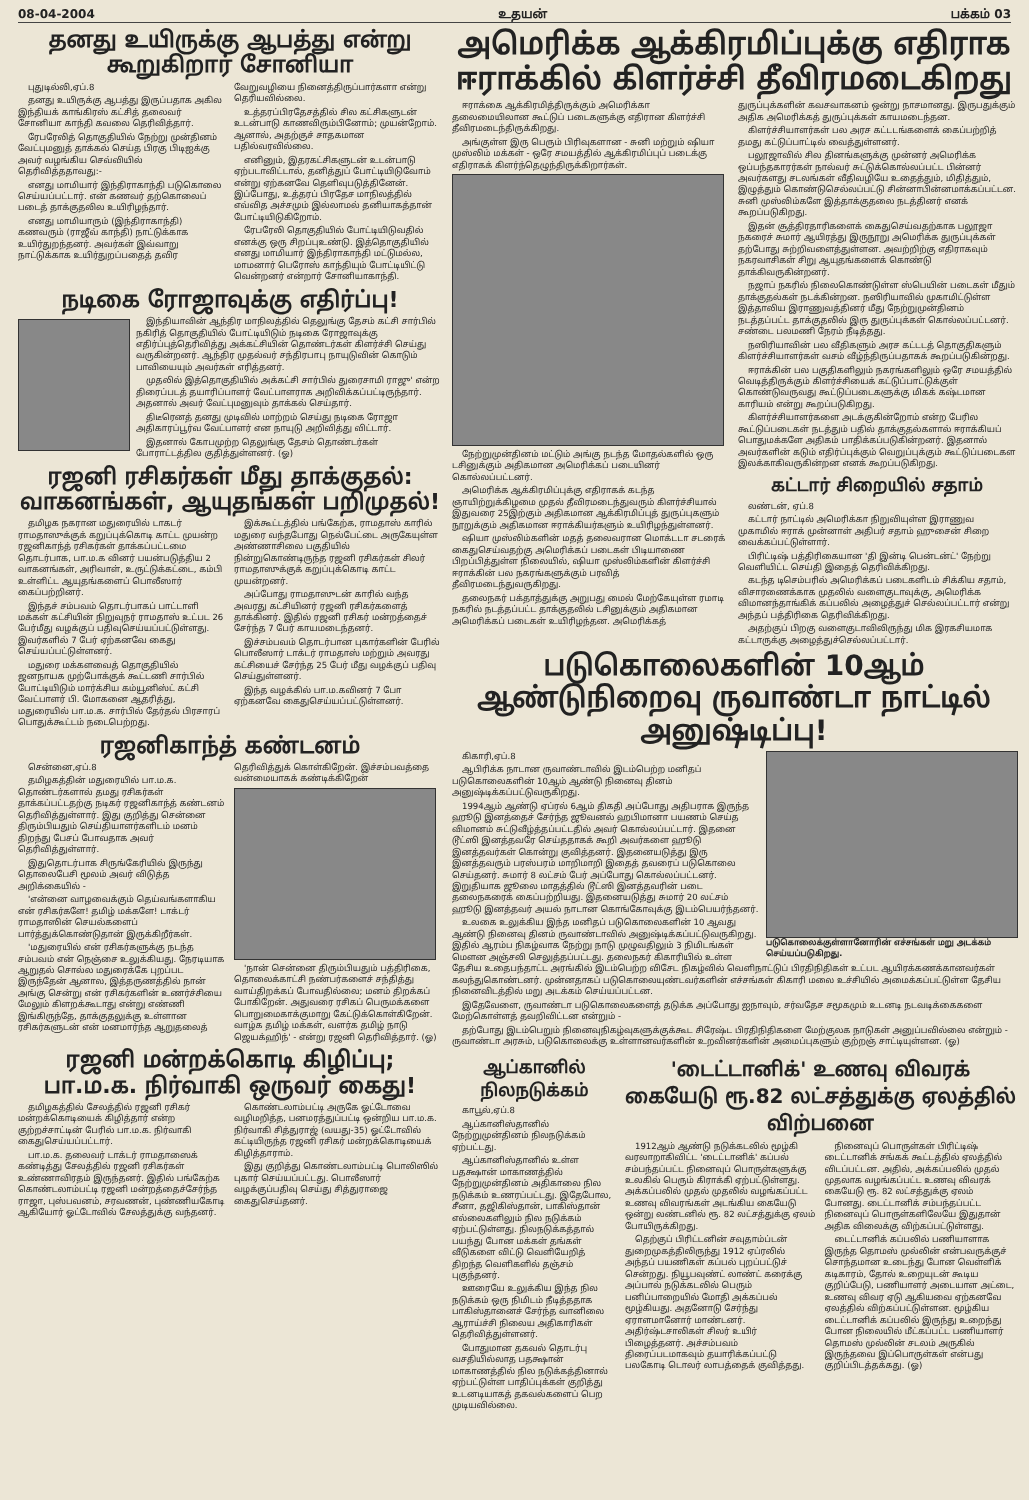08-04-2004 உதயன் பக்கம் 03
தனது உயிருக்கு ஆபத்து என்று கூறுகிறார் சோனியா
புதுடில்லி,ஏப்.8
தனது உயிருக்கு ஆபத்து இருப்பதாக அகில இந்தியக் காங்கிரஸ் கட்சித் தலைவர் சோனியா காந்தி கவலை தெரிவித்தார்.
ரேபரேலித் தொகுதியில் நேற்று முன்தினம் வேட்புமனுத் தாக்கல் செய்த பிரகு பிடிஐக்கு அவர் வழங்கிய செவ்வியில் தெரிவித்ததாவது:-
எனது மாமியார் இந்திராகாந்தி படுகொலை செய்யப்பட்டார். என் கணவர் தற்கொலைப் படைத் தாக்குதலில உயிரிழந்தார்.
எனது மாமியாரும் (இந்திராகாந்தி) கணவரும் (ராஜீவ் காந்தி) நாட்டுக்காக உயிர்துறந்தனர். அவர்கள் இவ்வாறு நாட்டுக்காக உயிர்துறப்பதைத் தவிர வேறுவழியை நினைத்திருப்பார்களா என்று தெரியவில்லை.
உத்தரப்பிரதேசத்தில் சில கட்சிகளுடன் உடன்பாடு காணவிரும்பினோம்; முயன்றோம். ஆனால், அதற்குச் சாதகமான பதில்வரவில்லை.
எனினும், இதரகட்சிகளுடன் உடன்பாடு ஏற்படாவிட்டால், தனித்துப் போட்டியிடுவோம் என்று ஏற்கனவே தெளிவுபடுத்தினேன். இப்போது, உத்தரப் பிரதேச மாநிலத்தில் எவ்வித அச்சமும் இல்லாமல் தனியாகத்தான் போட்டியிடுகிறோம்.
ரேபரேலி தொகுதியில் போட்டியிடுவதில் எனக்கு ஒரு சிறப்புஉண்டு. இத்தொகுதியில் எனது மாமியார் இந்திராகாந்தி மட்டுமல்ல, மாமனார் பெரோஸ் காந்தியும் போட்டியிட்டு வென்றனர் என்றார் சோனியாகாந்தி.
நடிகை ரோஜாவுக்கு எதிர்ப்பு!
இந்தியாவின் ஆந்திர மாநிலத்தில் தெலுங்கு தேசம் கட்சி சார்பில் நகிரித் தொகுதியில் போட்டியிடும் நடிகை ரோஜாவுக்கு எதிர்ப்புத்தெரிவித்து அக்கட்சியின் தொண்டர்கள் கிளர்ச்சி செய்து வருகின்றனர். ஆந்திர முதல்வர் சந்திரபாபு நாயுடுவின் கொடும் பாவியையும் அவர்கள் எரித்தனர்.
முதலில் இத்தொகுதியில் அக்கட்சி சார்பில் துரைசாமி ராஜு' என்ற திரைப்படத் தயாரிப்பாளர் வேட்பாளராக அறிவிக்கப்பட்டிருந்தார். அதனால் அவர் வேட்புமனுவும் தாக்கல் செய்தார்.
திடீரெனத் தனது முடிவில் மாற்றம் செய்து நடிகை ரோஜா அதிகாரப்பூர்வ வேட்பாளர் என நாயுடு அறிவித்து விட்டார்.
இதனால் கோபமுற்ற தெலுங்கு தேசம் தொண்டர்கள் போராட்டத்தில குதித்துள்ளனர். (ஓ)
ரஜனி ரசிகர்கள் மீது தாக்குதல்: வாகனங்கள், ஆயுதங்கள் பறிமுதல்!
தமிழக நகரான மதுரையில் டாகடர் ராமதாஸுக்குக் கறுப்புக்கொடி காட்ட முயன்ற ரஜனிகாந்த் ரசிகர்கள் தாக்கப்பட்டமை தொடர்பாக, பா.ம.க வினர் பயன்படுத்திய 2 வாகனங்கள், அரிவாள், உருட்டுக்கட்டை, கம்பி உள்ளிட்ட ஆயுதங்களைப் பொலீஸார் கைப்பற்றினர்.
இந்தச் சம்பவம் தொடர்பாகப் பாட்டாளி மக்கள் கட்சியின் நிறுவுநர் ராமதாஸ் உட்பட 26 பேர்மீது வழக்குப் பதிவுசெய்யப்பட்டுள்ளது. இவர்களில் 7 பேர் ஏற்கனவே கைது செய்யப்பட்டுள்ளனர்.
மதுரை மக்களவைத் தொகுதியில் ஜனநாயக முற்போக்குக் கூட்டணி சார்பில் போட்டியிடும் மார்க்சிய கம்யூனிஸ்ட் கட்சி வேட்பாளர் பி. மோகனை ஆதரித்து, மதுரையில் பா.ம.க. சார்பில் தேர்தல் பிரசாரப் பொதுக்கூட்டம் நடைபெற்றது.
இக்கூட்டத்தில் பங்கேற்க, ராமதாஸ் காரில் மதுரை வந்தபோது நெல்பேட்டை அருகேயுள்ள அண்ணாசிலை பகுதியில் நின்றுகொண்டிருந்த ரஜனி ரசிகர்கள் சிலர் ராமதாஸுக்குக் கறுப்புக்கொடி காட்ட முயன்றனர்.
அப்போது ராமதாஸுடன் காரில் வந்த அவரது கட்சியினர் ரஜனி ரசிகர்களைத் தாக்கினர். இதில் ரஜனி ரசிகர் மன்றத்தைச் சேர்ந்த 7 பேர் காயமடைந்தனர்.
இச்சம்பவம் தொடர்பான புகார்களின் பேரில் பொலீஸார் டாக்டர் ராமதாஸ் மற்றும் அவரது கட்சியைச் சேர்ந்த 25 பேர் மீது வழக்குப் பதிவு செய்துள்ளனர்.
இந்த வழக்கில் பா.ம.கவினர் 7 போ ஏற்கனவே கைதுசெய்யப்பட்டுள்ளனர்.
ரஜனிகாந்த் கண்டனம்
சென்னை,ஏப்.8
தமிழகத்தின் மதுரையில் பா.ம.க. தொண்டர்களால் தமது ரசிகர்கள் தாக்கப்பட்டதற்கு நடிகர் ரஜனிகாந்த் கண்டனம் தெரிவித்துள்ளார். இது குறித்து சென்னை திரும்பியதும் செய்தியாளர்களிடம் மனம் திறந்து பேசப் போவதாக அவர் தெரிவித்துள்ளார்.
இதுதொடர்பாக சிருங்கேரியில் இருந்து தொலைபேசி மூலம் அவர் விடுத்த அறிக்கையில் -
'என்னை வாழவைக்கும் தெய்வங்களாகிய என் ரசிகர்களே! தமிழ் மக்களே! டாக்டர் ராமதாஸின் செயல்களைப் பார்த்துக்கொண்டுதான் இருக்கிறீர்கள்.
'மதுரையில் என் ரசிகர்களுக்கு நடந்த சம்பவம் என் நெஞ்சை உலுக்கியது. நேரடியாக ஆறுதல் சொல்ல மதுரைக்கே புறப்பட இருந்தேன் ஆனால, இத்தருணத்தில் நான் அங்கு சென்று என் ரசிகர்களின் உணர்ச்சியை மேலும் கிளறக்கூடாது என்று எண்ணி இங்கிருந்தே, தாக்குதலுக்கு உள்ளான ரசிகர்களுடன் என் மனமார்ந்த ஆறுதலைத் தெரிவித்துக் கொள்கிறேன். இச்சம்பவத்தை வன்மையாகக் கண்டிக்கிறேன்
'நான் சென்னை திரும்பியதும் பத்திரிகை, தொலைக்காட்சி நண்பர்களைச் சந்தித்து வாய்திறக்கப் போவதில்லை; மனம் திறக்கப் போகிறேன். அதுவரை ரசிகப் பெருமக்களை பொறுமைகாக்குமாறு கேட்டுக்கொள்கிறேன். வாழ்க தமிழ் மக்கள், வளர்க தமிழ் நாடு ஜெயக்ஹிந்' - என்று ரஜனி தெரிவித்தார். (ஓ)
ரஜனி மன்றக்கொடி கிழிப்பு; பா.ம.க. நிர்வாகி ஒருவர் கைது!
தமிழகத்தில் சேலத்தில் ரஜனி ரசிகர் மன்றக்கொடியைக் கிழித்தார் என்ற குற்றச்சாட்டின் பேரில் பா.ம.க. நிர்வாகி கைதுசெய்யப்பட்டார்.
பா.ம.க. தலைவர் டாக்டர் ராமதாஸைக் கண்டித்து சேலத்தில் ரஜனி ரசிகர்கள் உண்ணாவிரதம் இருந்தனர். இதில் பங்கேற்க கொண்டலாம்பட்டி ரஜனி மன்றத்தைச்சேர்ந்த ராஜா, புஸ்பவனம், சரவணன், புண்ணியகோடி ஆகியோர் ஓட்டோவில் சேலத்துக்கு வந்தனர்.
கொண்டலாம்பட்டி அருகே ஓட்டோவை வழிமறித்த, பனமரத்துப்பட்டி ஒன்றிய பா.ம.க. நிர்வாகி சித்துராஜ் (வயது-35) ஓட்டோவில் கட்டியிருந்த ரஜனி ரசிகர் மன்றக்கொடியைக் கிழித்தாராம்.
இது குறித்து கொண்டலாம்பட்டி பொலிஸில் புகார் செய்யப்பட்டது. பொலீஸார் வழக்குப்பதிவு செய்து சித்துராஜை கைதுசெய்தனர்.
அமெரிக்க ஆக்கிரமிப்புக்கு எதிராக ஈராக்கில் கிளர்ச்சி தீவிரமடைகிறது
ஈராக்கை ஆக்கிரமித்திருக்கும் அமெரிக்கா தலைமையிலான கூட்டுப் படைகளுக்கு எதிரான கிளர்ச்சி தீவிரமடைந்திருக்கிறது.
அங்குள்ள இரு பெரும் பிரிவுகளான - சுனி மற்றும் ஷியா முஸ்லிம் மக்கள் - ஒரே சமயத்தில் ஆக்கிரமிப்புப் படைக்கு எதிராகக் கிளர்ந்தெழுந்திருக்கிறார்கள்.
நேற்றுமுன்தினம் மட்டும் அங்கு நடந்த மோதல்களில் ஒரு டசினுக்கும் அதிகமான அமெரிக்கப் படையினர் கொல்லப்பட்டனர்.
அமெரிக்க ஆக்கிரமிப்புக்கு எதிராகக் கடந்த ஞாயிற்றுக்கிழமை முதல் தீவிரமடைந்துவரும் கிளர்ச்சியால் இதுவரை 25இற்கும் அதிகமான ஆக்கிரமிப்புத் துருப்புகளும் நூறுக்கும் அதிகமான ஈராக்கியர்களும் உயிரிழந்துள்ளனர்.
ஷியா முஸ்லிம்களின் மதத் தலைவரான மொக்டடா சடரைக் கைதுசெய்வதற்கு அமெரிக்கப் படைகள் பிடியாணை பிறப்பித்துள்ள நிலையில், ஷியா முஸ்லிம்களின் கிளர்ச்சி ஈராக்கின் பல நகரங்களுக்கும் பரவித் தீவிரமடைந்துவருகிறது.
தலைநகர் பக்தாத்துக்கு அறுபது மைல் மேற்கேயுள்ள ரமாடி நகரில் நடத்தப்பட்ட தாக்குதலில் டசினுக்கும் அதிகமான அமெரிக்கப் படைகள் உயிரிழந்தன. அமெரிக்கத் துருப்புக்களின் கவசவாகனம் ஒன்று நாசமானது. இருபதுக்கும் அதிக அமெரிக்கத் துருப்புக்கள் காயமடைந்தன.
கிளர்ச்சியாளர்கள் பல அரச கட்டடங்களைக் கைப்பற்றித் தமது கட்டுப்பாட்டில் வைத்துள்ளனர்.
பலூஜாவில் சில தினங்களுக்கு முன்னர் அமெரிக்க ஒப்பந்தகாரர்கள் நால்வர் சுட்டுக்கொல்லப்பட்ட பின்னர் அவர்களது சடலங்கள் வீதிவழியே உதைத்தும், மிதித்தும், இழுத்தும் கொண்டுசெல்லப்பட்டு சின்னாபின்னமாக்கப்பட்டன. சுனி முஸ்லிம்களே இத்தாக்குதலை நடத்தினர் எனக் கூறப்படுகிறது.
இதன் சூத்திரதாரிகளைக் கைதுசெய்வதற்காக பலூஜா நகரைச் சுமார் ஆயிரத்து இருநூறு அமெரிக்க துருப்புக்கள் தற்போது சுற்றிவளைத்துள்ளன. அவற்றிற்கு எதிராகவும் நகரவாசிகள் சிறு ஆயுதங்களைக் கொண்டு தாக்கிவருகின்றனர்.
நஜாப் நகரில் நிலைகொண்டுள்ள ஸ்பெயின் படைகள் மீதும் தாக்குதல்கள் நடக்கின்றன. நஸிரியாவில் முகாமிட்டுள்ள இத்தாலிய இராணுவத்தினர் மீது நேற்றுமுன்தினம் நடத்தப்பட்ட தாக்குதலில் இரு துருப்புக்கள் கொல்லப்பட்டனர். சண்டை பலமணி நேரம் நீடித்தது.
நஸிரியாவின் பல வீதிகளும் அரச கட்டடத் தொகுதிகளும் கிளர்ச்சியாளர்கள் வசம் வீழ்ந்திருப்பதாகக் கூறப்படுகின்றது.
ஈராக்கின் பல பகுதிகளிலும் நகரங்களிலும் ஒரே சமயத்தில் வெடித்திருக்கும் கிளர்ச்சியைக் கட்டுப்பாட்டுக்குள் கொண்டுவருவது கூட்டுப்படைகளுக்கு மிகக் கஷ்டமான காரியம் என்று கூறப்படுகிறது.
கிளர்ச்சியாளர்களை அடக்குகின்றோம் என்ற பேரில கூட்டுப்படைகள் நடத்தும் பதில் தாக்குதல்களால் ஈராக்கியப் பொதுமக்களே அதிகம் பாதிக்கப்படுகின்றனர். இதனால் அவர்களின் கடும் எதிர்ப்புக்கும் வெறுப்புக்கும் கூட்டுப்படைகள இலக்காகிவருகின்றன எனக் கூறப்படுகிறது.
கட்டார் சிறையில் சதாம்
லண்டன், ஏப்.8
கட்டார் நாட்டில் அமெரிக்கா நிறுவியுள்ள இராணுவ முகாமில் ஈராக் முன்னாள் அதிபர் சதாம் ஹுசைன் சிறை வைக்கப்பட்டுள்ளார்.
பிரிட்டிஷ் பத்திரிகையான 'தி இன்டி பென்டன்ட்' நேற்று வெளியிட்ட செய்தி இதைத் தெரிவிக்கிறது.
கடந்த டிசெம்பரில் அமெரிக்கப் படைகளிடம் சிக்கிய சதாம், விசாரணைக்காக முதலில் வளைகுடாவுக்கு, அமெரிக்க விமானந்தாங்கிக் கப்பலில் அழைத்துச் செல்லப்பட்டார் என்று அந்தப் பத்திரிகை தெரிவிக்கிறது.
அதற்குப் பிறகு வளைகுடாவிலிருந்து மிக இரகசியமாக கட்டாருக்கு அழைத்துச்செல்லப்பட்டார்.
படுகொலைகளின் 10ஆம் ஆண்டுநிறைவு ருவாண்டா நாட்டில் அனுஷ்டிப்பு!
படுகொலைக்குள்ளானோரின் எச்சங்கள் மறு அடக்கம் செய்யப்படுகிறது.
கிகாரி,ஏப்.8
ஆபிரிக்க நாடான ருவாண்டாவில் இடம்பெற்ற மனிதப் படுகொலைகளின் 10ஆம் ஆண்டு நினைவு தினம் அனுஷ்டிக்கப்பட்டுவருகிறது.
1994ஆம் ஆண்டு ஏப்ரல் 6ஆம் திகதி அப்போது அதிபராக இருந்த ஹூடு இனத்தைச் சேர்ந்த ஜூவனல் ஹபிமானா பயணம் செய்த விமானம் சுட்டுவீழ்த்தப்பட்டதில் அவர் கொல்லப்பட்டார். இதனை டூட்ஸி இனத்தவரே செய்ததாகக் கூறி அவர்களை ஹூடு இனத்தவர்கள் கொன்று குவித்தனர். இதனையடுத்து இரு இனத்தவரும் பரஸ்பரம் மாறிமாறி இதைத் தவரைப் படுகொலை செய்தனர். சுமார் 8 லட்சம் பேர் அப்போது கொல்லப்பட்டனர். இறுதியாக ஜூலை மாதத்தில் டூட்ஸி இனத்தவரின் படை தலைநகரைக் கைப்பற்றியது. இதனையடுத்து சுமார் 20 லட்சம் ஹூடு இனத்தவர் அயல் நாடான கொங்கோவுக்கு இடம்பெயர்ந்தனர்.
உலகை உலுக்கிய இந்த மனிதப் படுகொலைகளின் 10 ஆவது ஆண்டு நினைவு தினம் ருவாண்டாவில் அனுஷ்டிக்கப்பட்டுவருகிறது. இதில் ஆரம்ப நிகழ்வாக நேற்று நாடு முழுவதிலும் 3 நிமிடங்கள் மௌன அஞ்சலி செலுத்தப்பட்டது. தலைநகர் கிகாரியில் உள்ள தேசிய உதைபந்தாட்ட அரங்கில் இடம்பெற்ற விசேட நிகழ்வில் வெளிநாட்டுப் பிரதிநிதிகள் உட்பட ஆயிரக்கணக்கானவர்கள் கலந்துகொண்டனர். முன்னதாகப் படுகொலையுண்டவர்களின் எச்சங்கள் கிகாரி மலை உச்சியில் அமைக்கப்பட்டுள்ள தேசிய நினைவிடத்தில் மறு அடக்கம் செய்யப்பட்டன.
இதேவேளை, ருவாண்டா படுகொலைகளைத் தடுக்க அப்போது ஐநாவும், சர்வதேச சமூகமும் உடனடி நடவடிக்கைகளை மேற்கொள்ளத் தவறிவிட்டன என்றும் -
தற்போது இடம்பெறும் நினைவுநிகழ்வுகளுக்குக்கூட சிரேஷ்ட பிரதிநிதிகளை மேற்குலக நாடுகள் அனுப்பவில்லை என்றும் - ருவாண்டா அரசும், படுகொலைக்கு உள்ளானவர்களின் உறவினர்களின் அமைப்புகளும் குற்றஞ் சாட்டியுள்ளன. (ஓ)
ஆப்கானில் நிலநடுக்கம்
காபூல்,ஏப்.8
ஆப்கானிஸ்தானில் நேற்றுமுன்தினம் நிலநடுக்கம் ஏற்பட்டது.
ஆப்கானிஸ்தானில் உள்ள பதக்ஷான் மாகாணத்தில் நேற்றுமுன்தினம் அதிகாலை நில நடுக்கம் உணரப்பட்டது. இதேபோல, சீனா, தஜிகிஸ்தான், பாகிஸ்தான் எல்லைகளிலும் நில நடுக்கம் ஏற்பட்டுள்ளது. நிலநடுக்கத்தால் பயந்து போன மக்கள் தங்கள் வீடுகளை விட்டு வெளியேறித் திறந்த வெளிகளில் தஞ்சம் புகுந்தனர்.
ஊரையே உலுக்கிய இந்த நில நடுக்கம் ஒரு நிமிடம் நீடித்ததாக பாகிஸ்தானைச் சேர்ந்த வானிலை ஆராய்ச்சி நிலைய அதிகாரிகள் தெரிவித்துள்ளனர்.
போதுமான தகவல் தொடர்பு வசதியில்லாத பதக்ஷான் மாகாணத்தில் நில நடுக்கத்தினால் ஏற்பட்டுள்ள பாதிப்புக்கள் குறித்து உடனடியாகத் தகவல்களைப் பெற முடியவில்லை.
'டைட்டானிக்' உணவு விவரக் கையேடு ரூ.82 லட்சத்துக்கு ஏலத்தில் விற்பனை
1912ஆம் ஆண்டு நடுக்கடலில் மூழ்கி வரலாறாகிவிட்ட 'டைட்டானிக்' கப்பல் சம்பந்தப்பட்ட நினைவுப் பொருள்களுக்கு உலகில் பெரும் கிராக்கி ஏற்பட்டுள்ளது. அக்கப்பலில் முதல் முதலில் வழங்கப்பட்ட உணவு விவரங்கள் அடங்கிய கையேடு ஒன்று லண்டனில் ரூ. 82 லட்சத்துக்கு ஏலம் போயிருக்கிறது.
தெற்குப் பிரிட்டனின் சவுதாம்ப்டன் துறைமுகத்திலிருந்து 1912 ஏப்ரலில் அந்தப் பயணிகள் கப்பல் புறப்பட்டுச் சென்றது. நியூபவுண்ட் லாண்ட் கரைக்கு அப்பால் நடுக்கடலில் பெரும் பனிப்பாறையில் மோதி அக்கப்பல் மூழ்கியது. அதனோடு சேர்ந்து ஏராளமானோர் மாண்டனர். அதிர்ஷ்டசாலிகள் சிலர் உயிர் பிழைத்தனர். அச்சம்பவம் திரைப்படமாகவும் தயாரிக்கப்பட்டு பலகோடி டொலர் லாபத்தைக் குவித்தது.
நினைவுப் பொருள்கள் பிரிட்டிஷ் டைட்டானிக் சங்கக் கூட்டத்தில் ஏலத்தில் விடப்பட்டன. அதில், அக்கப்பலில் முதல் முதலாக வழங்கப்பட்ட உணவு விவரக் கையேடு ரூ. 82 லட்சத்துக்கு ஏலம் போனது. டைட்டானிக் சம்பந்தப்பட்ட நினைவுப் பொருள்களிலேயே இதுதான் அதிக விலைக்கு விற்கப்பட்டுள்ளது.
டைட்டானிக் கப்பலில் பணியாளாக இருந்த தொமஸ் முல்லின் என்பவருக்குச் சொந்தமான உடைந்து போன வெள்ளிக் கடிகாரம், தோல் உறையுடன் கூடிய குறிப்பேடு, பணியாளர் அடையாள அட்டை, உணவு விவர ஏடு ஆகியவை ஏற்கனவே ஏலத்தில் விற்கப்பட்டுள்ளன. மூழ்கிய டைட்டானிக் கப்பலில் இருந்து உறைந்து போன நிலையில் மீட்கப்பட்ட பணியாளர் தொமஸ் முல்லின் சடலம் அருகில் இருந்தவை இப்பொருள்கள் என்பது குறிப்பிடத்தக்கது. (ஓ)